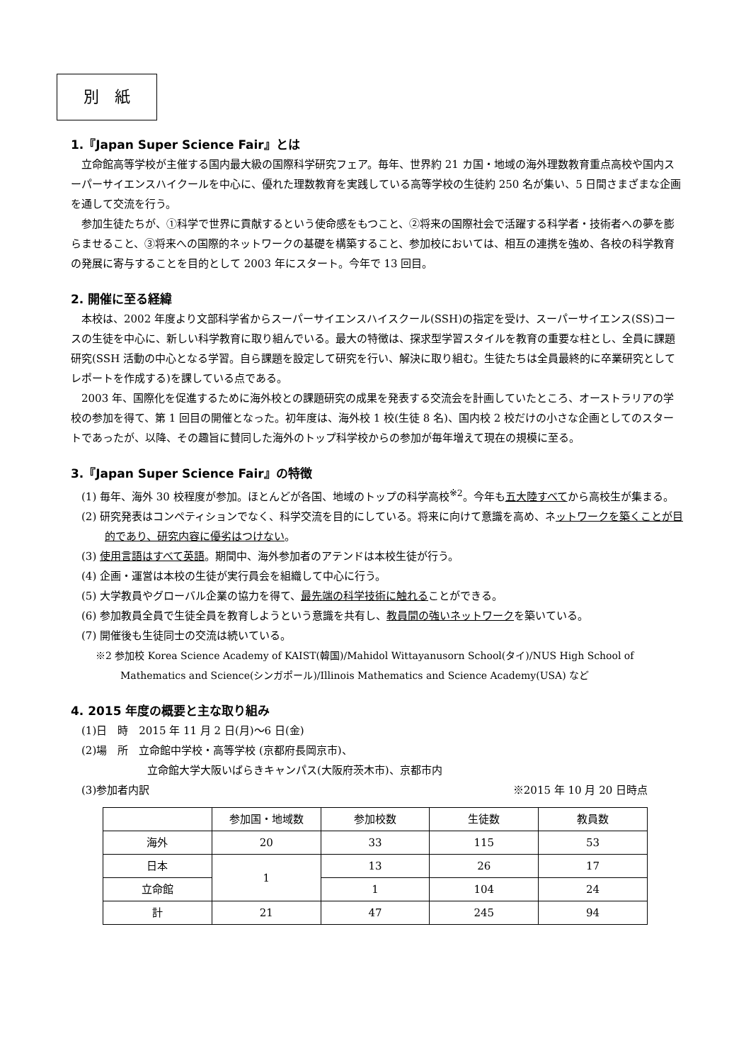別　紙
1.『Japan Super Science Fair』とは
立命館高等学校が主催する国内最大級の国際科学研究フェア。毎年、世界約 21 カ国・地域の海外理数教育重点高校や国内スーパーサイエンスハイクールを中心に、優れた理数教育を実践している高等学校の生徒約 250 名が集い、5 日間さまざまな企画を通して交流を行う。
参加生徒たちが、①科学で世界に貢献するという使命感をもつこと、②将来の国際社会で活躍する科学者・技術者への夢を膨らませること、③将来への国際的ネットワークの基礎を構築すること、参加校においては、相互の連携を強め、各校の科学教育の発展に寄与することを目的として 2003 年にスタート。今年で 13 回目。
2. 開催に至る経緯
本校は、2002 年度より文部科学省からスーパーサイエンスハイスクール(SSH)の指定を受け、スーパーサイエンス(SS)コースの生徒を中心に、新しい科学教育に取り組んでいる。最大の特徴は、探求型学習スタイルを教育の重要な柱とし、全員に課題研究(SSH 活動の中心となる学習。自ら課題を設定して研究を行い、解決に取り組む。生徒たちは全員最終的に卒業研究としてレポートを作成する)を課している点である。
2003 年、国際化を促進するために海外校との課題研究の成果を発表する交流会を計画していたところ、オーストラリアの学校の参加を得て、第 1 回目の開催となった。初年度は、海外校 1 校(生徒 8 名)、国内校 2 校だけの小さな企画としてのスタートであったが、以降、その趣旨に賛同した海外のトップ科学校からの参加が毎年増えて現在の規模に至る。
3.『Japan Super Science Fair』の特徴
(1) 毎年、海外 30 校程度が参加。ほとんどが各国、地域のトップの科学高校<sup>※2</sup>。今年も五大陸すべてから高校生が集まる。
(2) 研究発表はコンペティションでなく、科学交流を目的にしている。将来に向けて意識を高め、ネットワークを築くことが目的であり、研究内容に優劣はつけない。
(3) 使用言語はすべて英語。期間中、海外参加者のアテンドは本校生徒が行う。
(4) 企画・運営は本校の生徒が実行員会を組織して中心に行う。
(5) 大学教員やグローバル企業の協力を得て、最先端の科学技術に触れることができる。
(6) 参加教員全員で生徒全員を教育しようという意識を共有し、教員間の強いネットワークを築いている。
(7) 開催後も生徒同士の交流は続いている。
※2 参加校 Korea Science Academy of KAIST(韓国)/Mahidol Wittayanusorn School(タイ)/NUS High School of Mathematics and Science(シンガポール)/Illinois Mathematics and Science Academy(USA) など
4. 2015 年度の概要と主な取り組み
(1)日　時　2015 年 11 月 2 日(月)〜6 日(金)
(2)場　所　立命館中学校・高等学校 (京都府長岡京市)、
立命館大学大阪いばらきキャンパス(大阪府茨木市)、京都市内
(3)参加者内訳 ※2015 年 10 月 20 日時点
| | 参加国・地域数 | 参加校数 | 生徒数 | 教員数 |
| --- | --- | --- | --- | --- |
| 海外 | 20 | 33 | 115 | 53 |
| 日本 | 1 | 13 | 26 | 17 |
| 立命館 | | 1 | 104 | 24 |
| 計 | 21 | 47 | 245 | 94 |